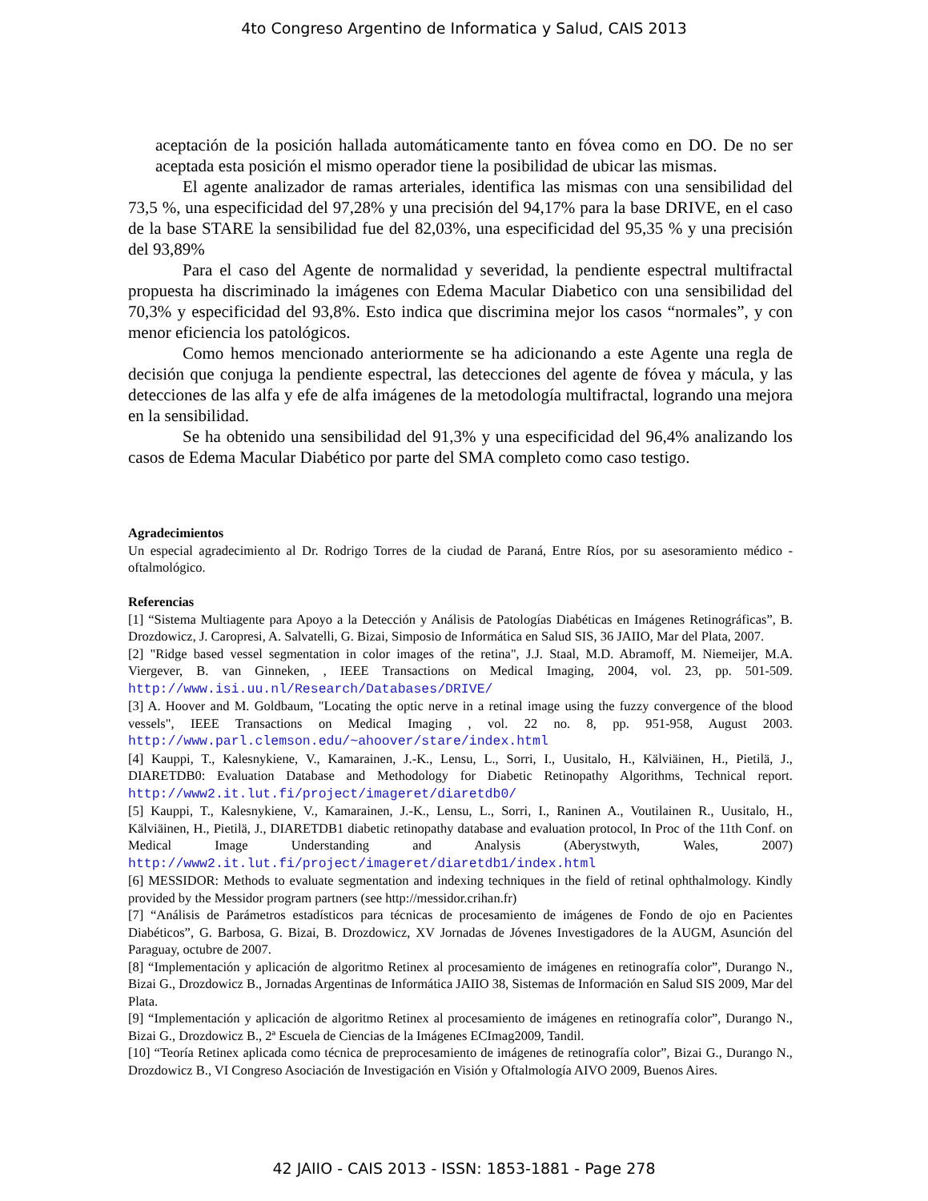4to Congreso Argentino de Informatica y Salud, CAIS 2013
aceptación de la posición hallada automáticamente tanto en fóvea como en DO. De no ser aceptada esta posición el mismo operador tiene la posibilidad de ubicar las mismas.
El agente analizador de ramas arteriales, identifica las mismas con una sensibilidad del 73,5 %, una especificidad del 97,28% y una precisión del 94,17% para la base DRIVE, en el caso de la base STARE la sensibilidad fue del 82,03%, una especificidad del 95,35 % y una precisión del 93,89%
Para el caso del Agente de normalidad y severidad, la pendiente espectral multifractal propuesta ha discriminado la imágenes con Edema Macular Diabetico con una sensibilidad del 70,3% y especificidad del 93,8%. Esto indica que discrimina mejor los casos “normales”, y con menor eficiencia los patológicos.
Como hemos mencionado anteriormente se ha adicionando a este Agente una regla de decisión que conjuga la pendiente espectral, las detecciones del agente de fóvea y mácula, y las detecciones de las alfa y efe de alfa imágenes de la metodología multifractal, logrando una mejora en la sensibilidad.
Se ha obtenido una sensibilidad del 91,3% y una especificidad del 96,4% analizando los casos de Edema Macular Diabético por parte del SMA completo como caso testigo.
Agradecimientos
Un especial agradecimiento al Dr. Rodrigo Torres de la ciudad de Paraná, Entre Ríos, por su asesoramiento médico - oftalmológico.
Referencias
[1] “Sistema Multiagente para Apoyo a la Detección y Análisis de Patologías Diabéticas en Imágenes Retinográficas”, B. Drozdowicz, J. Caropresi, A. Salvatelli, G. Bizai, Simposio de Informática en Salud SIS, 36 JAIIO, Mar del Plata, 2007.
[2] "Ridge based vessel segmentation in color images of the retina", J.J. Staal, M.D. Abramoff, M. Niemeijer, M.A. Viergever, B. van Ginneken, , IEEE Transactions on Medical Imaging, 2004, vol. 23, pp. 501-509. http://www.isi.uu.nl/Research/Databases/DRIVE/
[3] A. Hoover and M. Goldbaum, "Locating the optic nerve in a retinal image using the fuzzy convergence of the blood vessels", IEEE Transactions on Medical Imaging , vol. 22 no. 8, pp. 951-958, August 2003. http://www.parl.clemson.edu/~ahoover/stare/index.html
[4] Kauppi, T., Kalesnykiene, V., Kamarainen, J.-K., Lensu, L., Sorri, I., Uusitalo, H., Kälviäinen, H., Pietilä, J., DIARETDB0: Evaluation Database and Methodology for Diabetic Retinopathy Algorithms, Technical report. http://www2.it.lut.fi/project/imageret/diaretdb0/
[5] Kauppi, T., Kalesnykiene, V., Kamarainen, J.-K., Lensu, L., Sorri, I., Raninen A., Voutilainen R., Uusitalo, H., Kälviäinen, H., Pietilä, J., DIARETDB1 diabetic retinopathy database and evaluation protocol, In Proc of the 11th Conf. on Medical Image Understanding and Analysis (Aberystwyth, Wales, 2007) http://www2.it.lut.fi/project/imageret/diaretdb1/index.html
[6] MESSIDOR: Methods to evaluate segmentation and indexing techniques in the field of retinal ophthalmology. Kindly provided by the Messidor program partners (see http://messidor.crihan.fr)
[7] “Análisis de Parámetros estadísticos para técnicas de procesamiento de imágenes de Fondo de ojo en Pacientes Diabéticos”, G. Barbosa, G. Bizai, B. Drozdowicz, XV Jornadas de Jóvenes Investigadores de la AUGM, Asunción del Paraguay, octubre de 2007.
[8] “Implementación y aplicación de algoritmo Retinex al procesamiento de imágenes en retinografía color”, Durango N., Bizai G., Drozdowicz B., Jornadas Argentinas de Informática JAIIO 38, Sistemas de Información en Salud SIS 2009, Mar del Plata.
[9] “Implementación y aplicación de algoritmo Retinex al procesamiento de imágenes en retinografía color”, Durango N., Bizai G., Drozdowicz B., 2ª Escuela de Ciencias de la Imágenes ECImag2009, Tandil.
[10] “Teoría Retinex aplicada como técnica de preprocesamiento de imágenes de retinografía color”, Bizai G., Durango N., Drozdowicz B., VI Congreso Asociación de Investigación en Visión y Oftalmología AIVO 2009, Buenos Aires.
42 JAIIO - CAIS 2013 - ISSN: 1853-1881 - Page 278